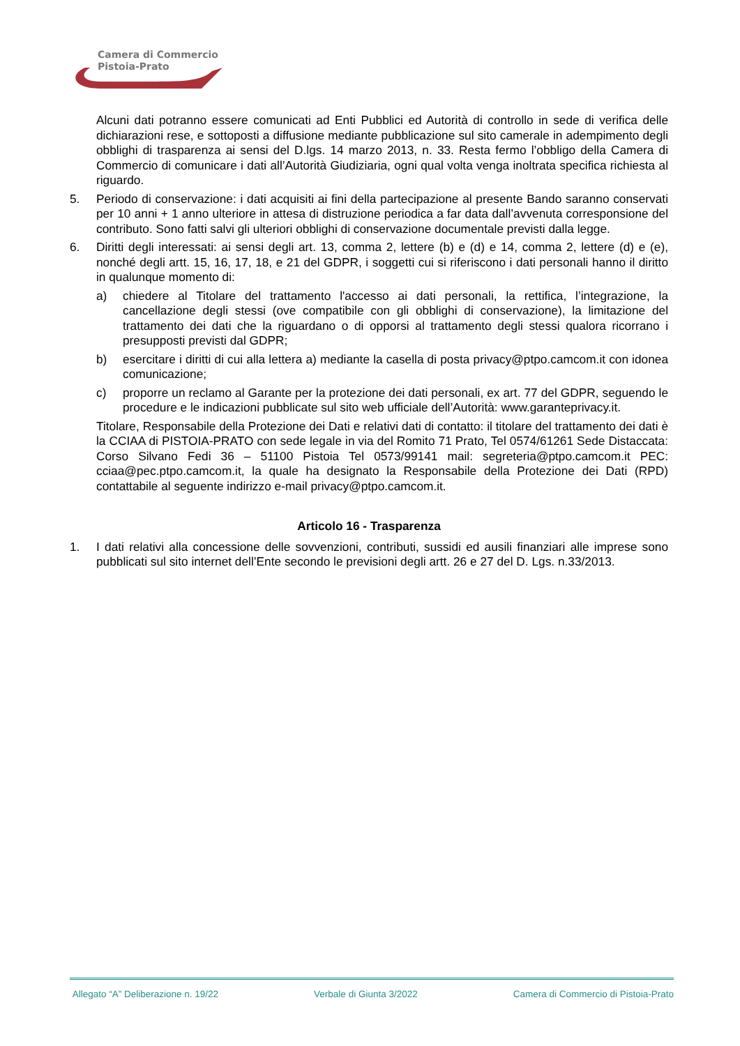Camera di Commercio
Pistoia-Prato
Alcuni dati potranno essere comunicati ad Enti Pubblici ed Autorità di controllo in sede di verifica delle dichiarazioni rese, e sottoposti a diffusione mediante pubblicazione sul sito camerale in adempimento degli obblighi di trasparenza ai sensi del D.lgs. 14 marzo 2013, n. 33. Resta fermo l’obbligo della Camera di Commercio di comunicare i dati all’Autorità Giudiziaria, ogni qual volta venga inoltrata specifica richiesta al riguardo.
5. Periodo di conservazione: i dati acquisiti ai fini della partecipazione al presente Bando saranno conservati per 10 anni + 1 anno ulteriore in attesa di distruzione periodica a far data dall’avvenuta corresponsione del contributo. Sono fatti salvi gli ulteriori obblighi di conservazione documentale previsti dalla legge.
6. Diritti degli interessati: ai sensi degli art. 13, comma 2, lettere (b) e (d) e 14, comma 2, lettere (d) e (e), nonché degli artt. 15, 16, 17, 18, e 21 del GDPR, i soggetti cui si riferiscono i dati personali hanno il diritto in qualunque momento di:
a) chiedere al Titolare del trattamento l'accesso ai dati personali, la rettifica, l’integrazione, la cancellazione degli stessi (ove compatibile con gli obblighi di conservazione), la limitazione del trattamento dei dati che la riguardano o di opporsi al trattamento degli stessi qualora ricorrano i presupposti previsti dal GDPR;
b) esercitare i diritti di cui alla lettera a) mediante la casella di posta privacy@ptpo.camcom.it con idonea comunicazione;
c) proporre un reclamo al Garante per la protezione dei dati personali, ex art. 77 del GDPR, seguendo le procedure e le indicazioni pubblicate sul sito web ufficiale dell’Autorità: www.garanteprivacy.it.
Titolare, Responsabile della Protezione dei Dati e relativi dati di contatto: il titolare del trattamento dei dati è la CCIAA di PISTOIA-PRATO con sede legale in via del Romito 71 Prato, Tel 0574/61261 Sede Distaccata: Corso Silvano Fedi 36 – 51100 Pistoia Tel 0573/99141 mail: segreteria@ptpo.camcom.it PEC: cciaa@pec.ptpo.camcom.it, la quale ha designato la Responsabile della Protezione dei Dati (RPD) contattabile al seguente indirizzo e-mail privacy@ptpo.camcom.it.
Articolo 16 - Trasparenza
1. I dati relativi alla concessione delle sovvenzioni, contributi, sussidi ed ausili finanziari alle imprese sono pubblicati sul sito internet dell’Ente secondo le previsioni degli artt. 26 e 27 del D. Lgs. n.33/2013.
Allegato “A” Deliberazione n. 19/22 Verbale di Giunta 3/2022 Camera di Commercio di Pistoia-Prato